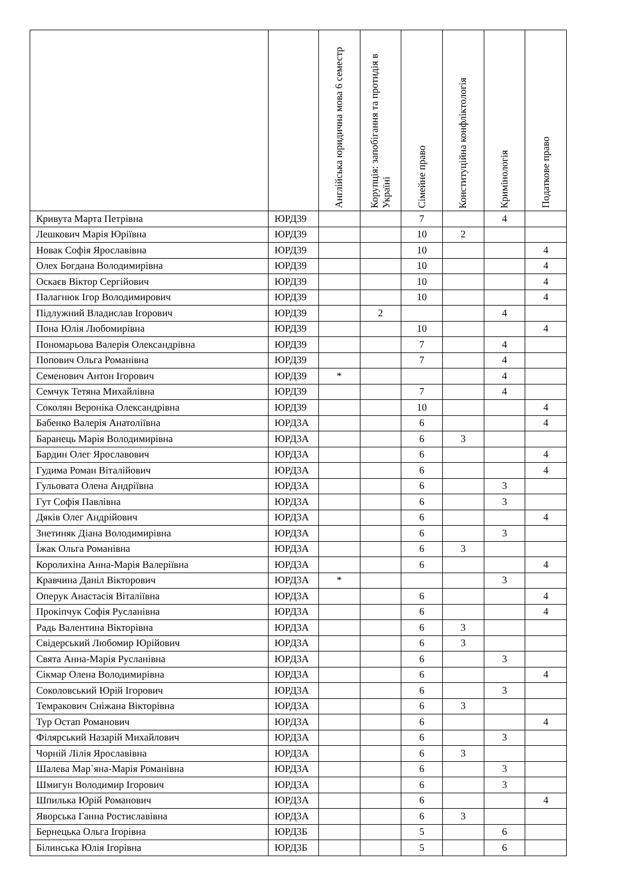| | | Англійська юридична мова 6 семестр | Корупція: запобігання та протидія в Україні | Сімейне право | Конституційна конфліктологія | Кримінологія | Податкове право |
| --- | --- | --- | --- | --- | --- | --- | --- |
| Кривута Марта Петрівна | ЮРД39 | | | 7 | | 4 | |
| Лешкович Марія Юріївна | ЮРД39 | | | 10 | 2 | | |
| Новак Софія Ярославівна | ЮРД39 | | | 10 | | | 4 |
| Олех Богдана Володимирівна | ЮРД39 | | | 10 | | | 4 |
| Оскаєв Віктор Сергійович | ЮРД39 | | | 10 | | | 4 |
| Палагнюк Ігор Володимирович | ЮРД39 | | | 10 | | | 4 |
| Підлужний Владислав Ігорович | ЮРД39 | | 2 | | | 4 | |
| Пона Юлія Любомирівна | ЮРД39 | | | 10 | | | 4 |
| Пономарьова Валерія Олександрівна | ЮРД39 | | | 7 | | 4 | |
| Попович Ольга Романівна | ЮРД39 | | | 7 | | 4 | |
| Семенович Антон Ігорович | ЮРД39 | * | | | | 4 | |
| Семчук Тетяна Михайлівна | ЮРД39 | | | 7 | | 4 | |
| Соколян Вероніка Олександрівна | ЮРД39 | | | 10 | | | 4 |
| Бабенко Валерія Анатоліївна | ЮРД3А | | | 6 | | | 4 |
| Баранець Марія Володимирівна | ЮРД3А | | | 6 | 3 | | |
| Бардин Олег Ярославович | ЮРД3А | | | 6 | | | 4 |
| Гудима Роман Віталійович | ЮРД3А | | | 6 | | | 4 |
| Гульовата Олена Андріївна | ЮРД3А | | | 6 | | 3 | |
| Гут Софія Павлівна | ЮРД3А | | | 6 | | 3 | |
| Дяків Олег Андрійович | ЮРД3А | | | 6 | | | 4 |
| Знетиняк Діана Володимирівна | ЮРД3А | | | 6 | | 3 | |
| Їжак Ольга Романівна | ЮРД3А | | | 6 | 3 | | |
| Королихіна Анна-Марія Валеріївна | ЮРД3А | | | 6 | | | 4 |
| Кравчина Даніл Вікторович | ЮРД3А | * | | | | 3 | |
| Оперук Анастасія Віталіївна | ЮРД3А | | | 6 | | | 4 |
| Прокіпчук Софія Русланівна | ЮРД3А | | | 6 | | | 4 |
| Радь Валентина Вікторівна | ЮРД3А | | | 6 | 3 | | |
| Свідерський Любомир Юрійович | ЮРД3А | | | 6 | 3 | | |
| Свята Анна-Марія Русланівна | ЮРД3А | | | 6 | | 3 | |
| Сікмар Олена Володимирівна | ЮРД3А | | | 6 | | | 4 |
| Соколовський Юрій Ігорович | ЮРД3А | | | 6 | | 3 | |
| Темракович Сніжана Вікторівна | ЮРД3А | | | 6 | 3 | | |
| Тур Остап Романович | ЮРД3А | | | 6 | | | 4 |
| Філярський Назарій Михайлович | ЮРД3А | | | 6 | | 3 | |
| Чорній Лілія Ярославівна | ЮРД3А | | | 6 | 3 | | |
| Шалева Мар`яна-Марія Романівна | ЮРД3А | | | 6 | | 3 | |
| Шмигун Володимир Ігорович | ЮРД3А | | | 6 | | 3 | |
| Шпилька Юрій Романович | ЮРД3А | | | 6 | | | 4 |
| Яворська Ганна Ростиславівна | ЮРД3А | | | 6 | 3 | | |
| Бернецька Ольга Ігорівна | ЮРД3Б | | | 5 | | 6 | |
| Білинська Юлія Ігорівна | ЮРД3Б | | | 5 | | 6 | |